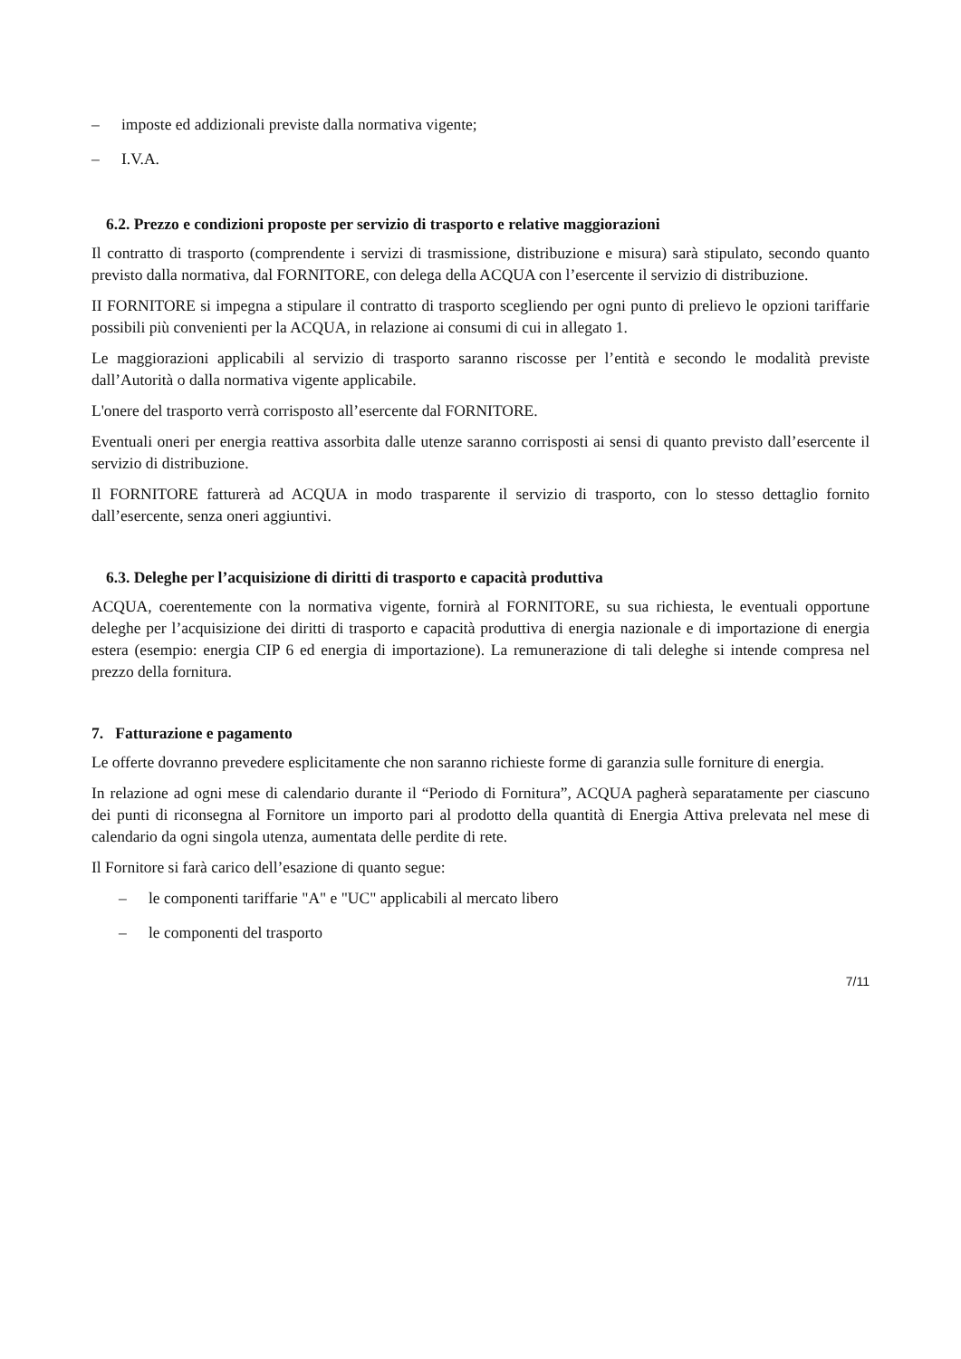– imposte ed addizionali previste dalla normativa vigente;
– I.V.A.
6.2. Prezzo e condizioni proposte per servizio di trasporto e relative maggiorazioni
Il contratto di trasporto (comprendente i servizi di trasmissione, distribuzione e misura) sarà stipulato, secondo quanto previsto dalla normativa, dal FORNITORE, con delega della ACQUA con l’esercente il servizio di distribuzione.
II FORNITORE si impegna a stipulare il contratto di trasporto scegliendo per ogni punto di prelievo le opzioni tariffarie possibili più convenienti per la ACQUA, in relazione ai consumi di cui in allegato 1.
Le maggiorazioni applicabili al servizio di trasporto saranno riscosse per l’entità e secondo le modalità previste dall’Autorità o dalla normativa vigente applicabile.
L'onere del trasporto verrà corrisposto all’esercente dal FORNITORE.
Eventuali oneri per energia reattiva assorbita dalle utenze saranno corrisposti ai sensi di quanto previsto dall’esercente il servizio di distribuzione.
Il FORNITORE fatturerà ad ACQUA in modo trasparente il servizio di trasporto, con lo stesso dettaglio fornito dall’esercente, senza oneri aggiuntivi.
6.3. Deleghe per l’acquisizione di diritti di trasporto e capacità produttiva
ACQUA, coerentemente con la normativa vigente, fornirà al FORNITORE, su sua richiesta, le eventuali opportune deleghe per l’acquisizione dei diritti di trasporto e capacità produttiva di energia nazionale e di importazione di energia estera (esempio: energia CIP 6 ed energia di importazione). La remunerazione di tali deleghe si intende compresa nel prezzo della fornitura.
7. Fatturazione e pagamento
Le offerte dovranno prevedere esplicitamente che non saranno richieste forme di garanzia sulle forniture di energia.
In relazione ad ogni mese di calendario durante il “Periodo di Fornitura”, ACQUA pagherà separatamente per ciascuno dei punti di riconsegna al Fornitore un importo pari al prodotto della quantità di Energia Attiva prelevata nel mese di calendario da ogni singola utenza, aumentata delle perdite di rete.
Il Fornitore si farà carico dell’esazione di quanto segue:
– le componenti tariffarie "A" e "UC" applicabili al mercato libero
– le componenti del trasporto
7/11